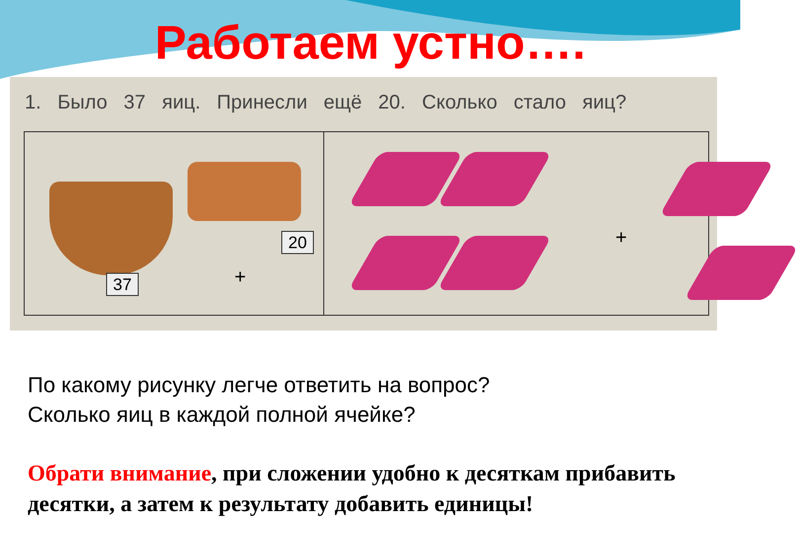Работаем устно….
1. Было 37 яиц. Принесли ещё 20. Сколько стало яиц?
37
20
+
+
По какому рисунку легче ответить на вопрос?
Сколько яиц в каждой полной ячейке?
Обрати внимание, при сложении удобно к десяткам прибавить десятки, а затем к результату добавить единицы!